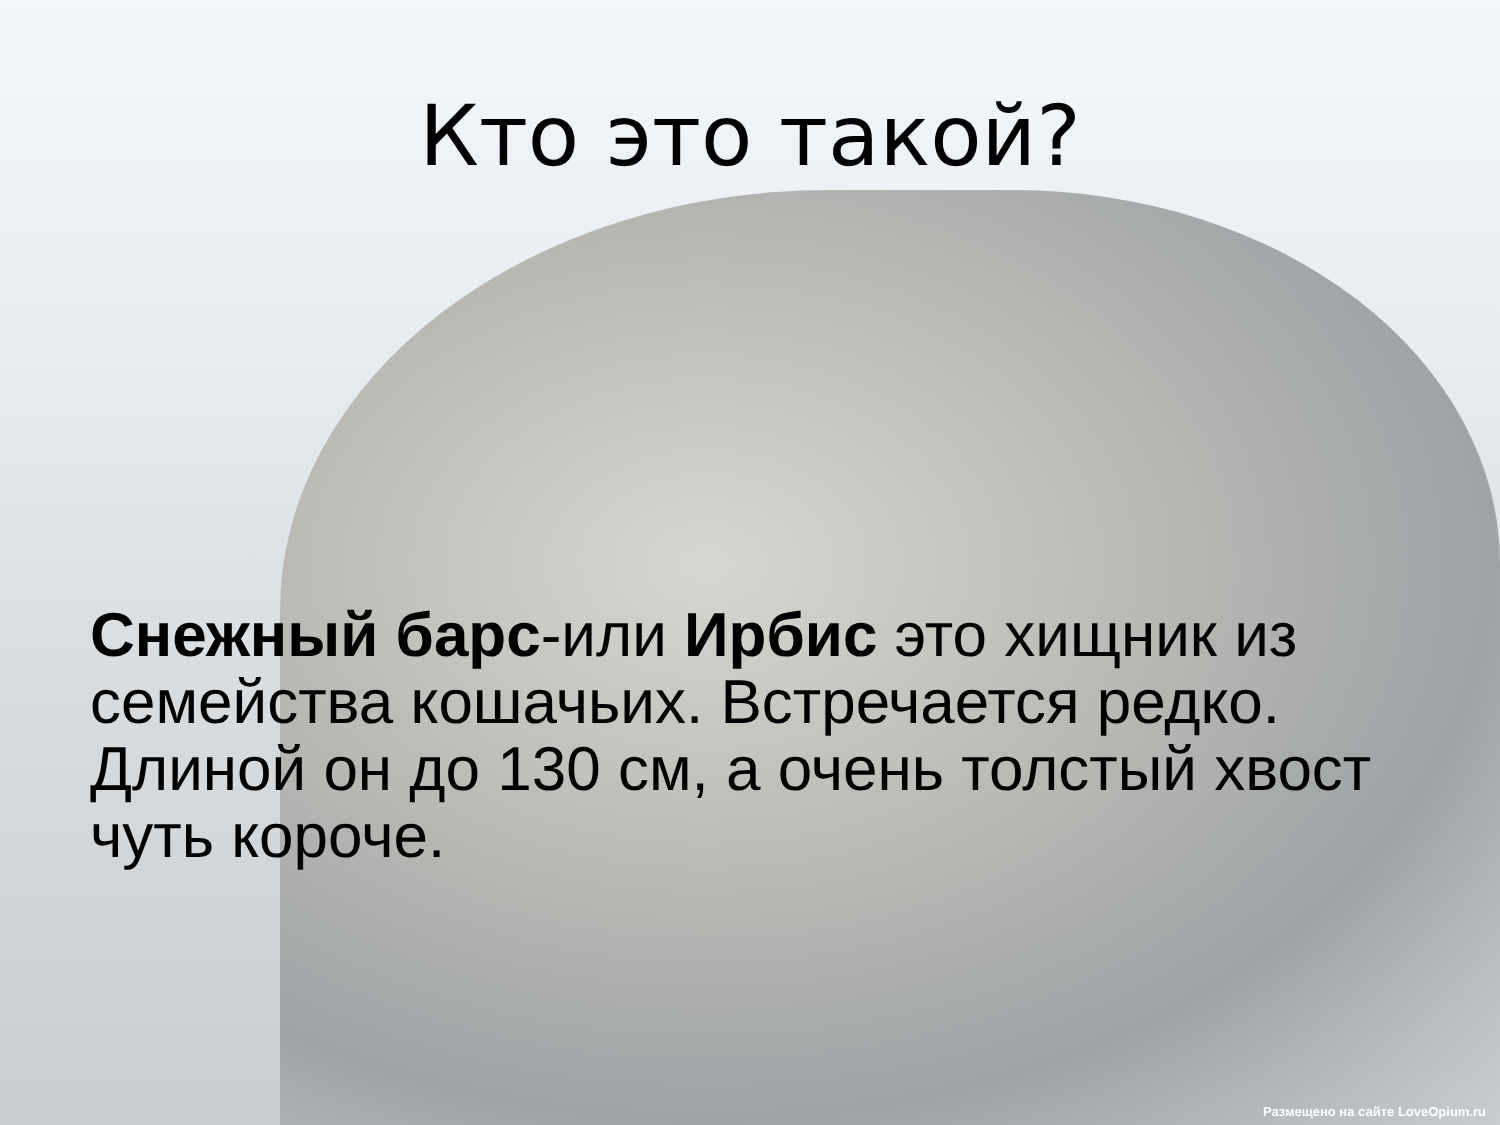Кто это такой?
Снежный барс-или Ирбис это хищник из семейства кошачьих. Встречается редко. Длиной он до 130 см, а очень толстый хвост чуть короче.
Размещено на сайте LoveOpium.ru